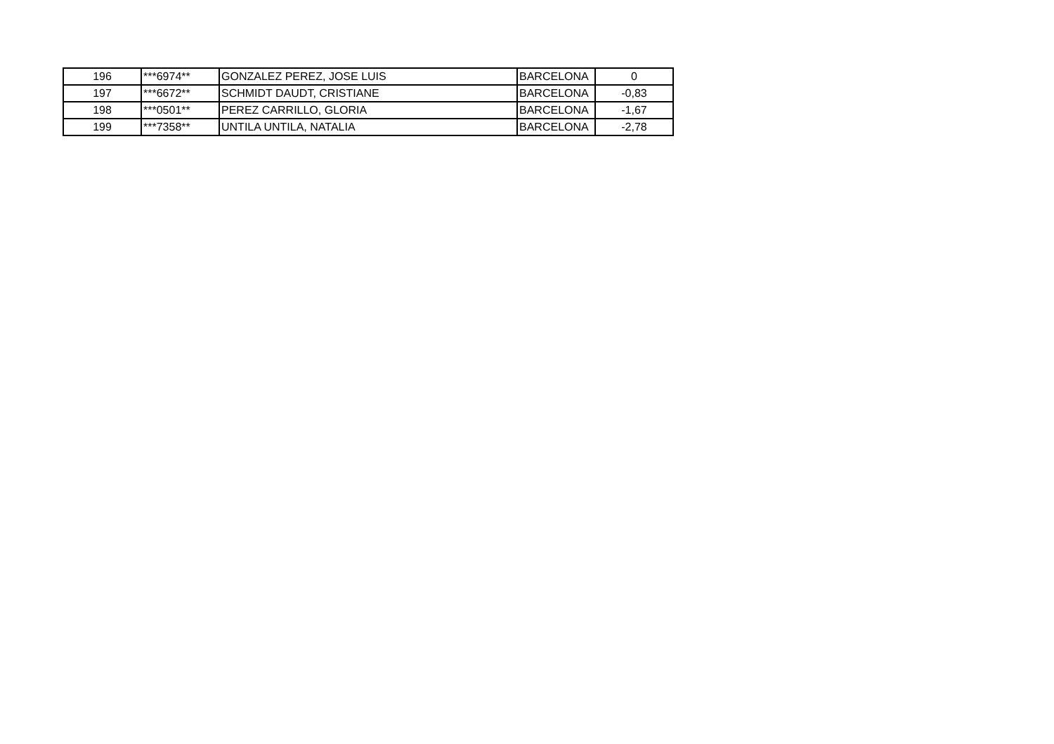| 196 | ***6974** | GONZALEZ PEREZ, JOSE LUIS | BARCELONA | 0 |
| 197 | ***6672** | SCHMIDT DAUDT, CRISTIANE | BARCELONA | -0,83 |
| 198 | ***0501** | PEREZ CARRILLO, GLORIA | BARCELONA | -1,67 |
| 199 | ***7358** | UNTILA UNTILA, NATALIA | BARCELONA | -2,78 |